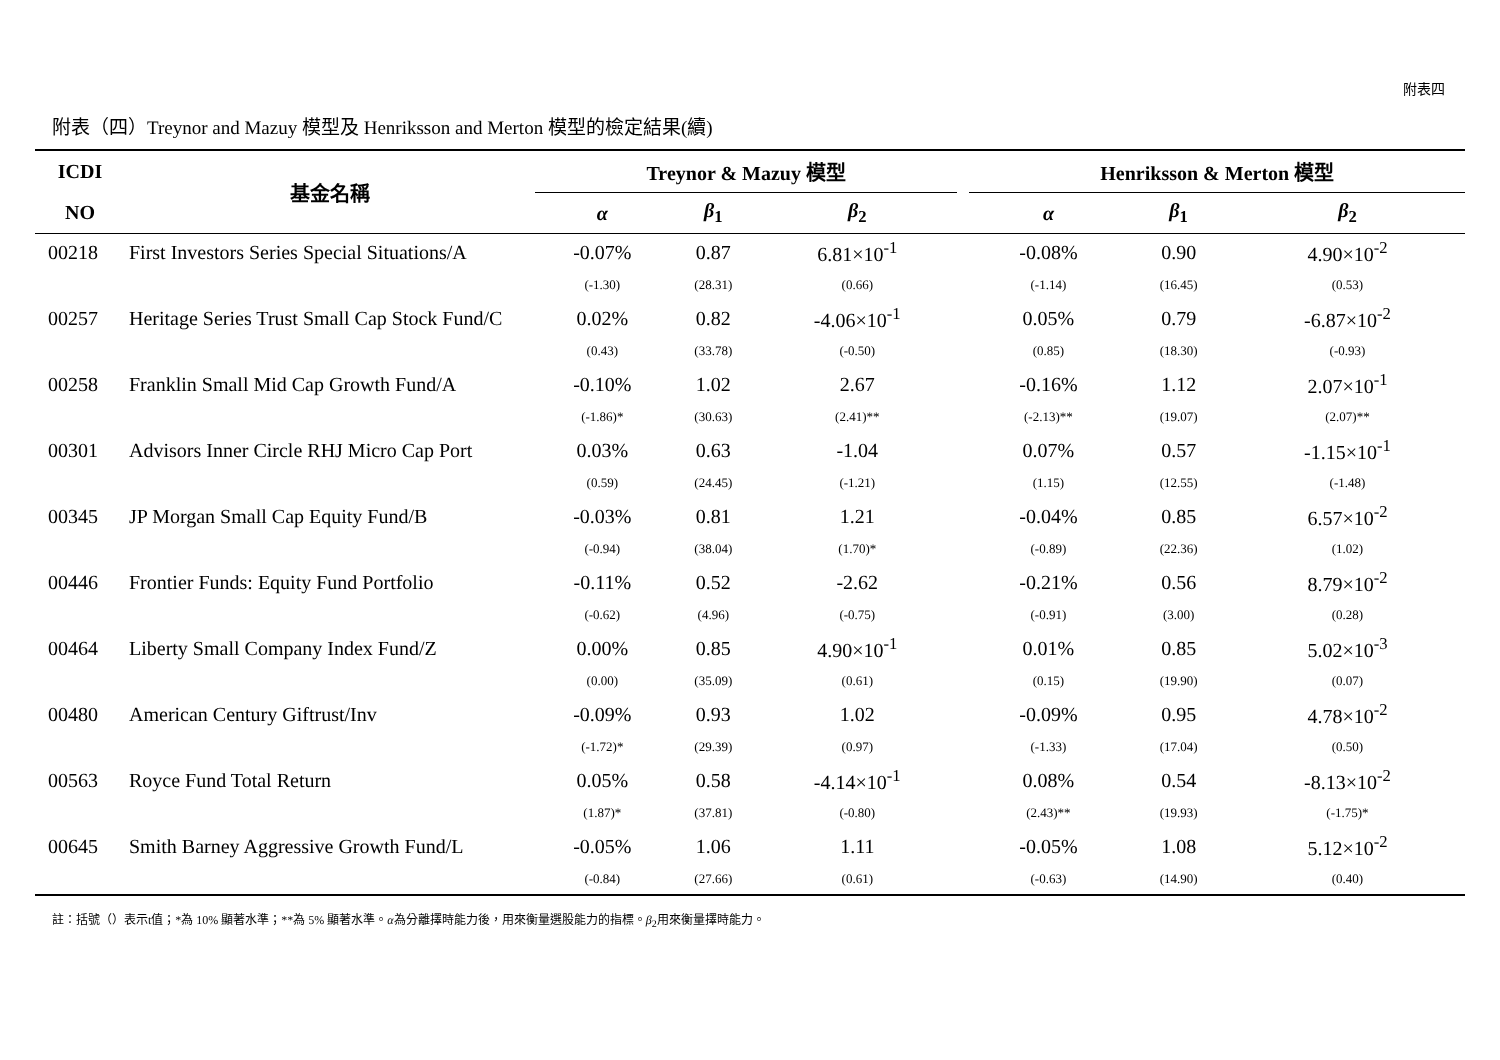附表四
附表（四）Treynor and Mazuy 模型及 Henriksson and Merton 模型的檢定結果(續)
| ICDI | 基金名稱 | Treynor & Mazuy 模型 | | | | Henriksson & Merton 模型 | | |
| --- | --- | --- | --- | --- | --- | --- | --- | --- |
| NO | | α | β<sub>1</sub> | β<sub>2</sub> | | α | β<sub>1</sub> | β<sub>2</sub> |
| 00218 | First Investors Series Special Situations/A | -0.07% | 0.87 | 6.81×10<sup>-1</sup> | | -0.08% | 0.90 | 4.90×10<sup>-2</sup> |
| | | (-1.30) | (28.31) | (0.66) | | (-1.14) | (16.45) | (0.53) |
| 00257 | Heritage Series Trust Small Cap Stock Fund/C | 0.02% | 0.82 | -4.06×10<sup>-1</sup> | | 0.05% | 0.79 | -6.87×10<sup>-2</sup> |
| | | (0.43) | (33.78) | (-0.50) | | (0.85) | (18.30) | (-0.93) |
| 00258 | Franklin Small Mid Cap Growth Fund/A | -0.10% | 1.02 | 2.67 | | -0.16% | 1.12 | 2.07×10<sup>-1</sup> |
| | | (-1.86)* | (30.63) | (2.41)** | | (-2.13)** | (19.07) | (2.07)** |
| 00301 | Advisors Inner Circle RHJ Micro Cap Port | 0.03% | 0.63 | -1.04 | | 0.07% | 0.57 | -1.15×10<sup>-1</sup> |
| | | (0.59) | (24.45) | (-1.21) | | (1.15) | (12.55) | (-1.48) |
| 00345 | JP Morgan Small Cap Equity Fund/B | -0.03% | 0.81 | 1.21 | | -0.04% | 0.85 | 6.57×10<sup>-2</sup> |
| | | (-0.94) | (38.04) | (1.70)* | | (-0.89) | (22.36) | (1.02) |
| 00446 | Frontier Funds: Equity Fund Portfolio | -0.11% | 0.52 | -2.62 | | -0.21% | 0.56 | 8.79×10<sup>-2</sup> |
| | | (-0.62) | (4.96) | (-0.75) | | (-0.91) | (3.00) | (0.28) |
| 00464 | Liberty Small Company Index Fund/Z | 0.00% | 0.85 | 4.90×10<sup>-1</sup> | | 0.01% | 0.85 | 5.02×10<sup>-3</sup> |
| | | (0.00) | (35.09) | (0.61) | | (0.15) | (19.90) | (0.07) |
| 00480 | American Century Giftrust/Inv | -0.09% | 0.93 | 1.02 | | -0.09% | 0.95 | 4.78×10<sup>-2</sup> |
| | | (-1.72)* | (29.39) | (0.97) | | (-1.33) | (17.04) | (0.50) |
| 00563 | Royce Fund Total Return | 0.05% | 0.58 | -4.14×10<sup>-1</sup> | | 0.08% | 0.54 | -8.13×10<sup>-2</sup> |
| | | (1.87)* | (37.81) | (-0.80) | | (2.43)** | (19.93) | (-1.75)* |
| 00645 | Smith Barney Aggressive Growth Fund/L | -0.05% | 1.06 | 1.11 | | -0.05% | 1.08 | 5.12×10<sup>-2</sup> |
| | | (-0.84) | (27.66) | (0.61) | | (-0.63) | (14.90) | (0.40) |
註：括號（）表示t值；*為 10% 顯著水準；**為 5% 顯著水準。α為分離擇時能力後，用來衡量選股能力的指標。β<sub>2</sub>用來衡量擇時能力。